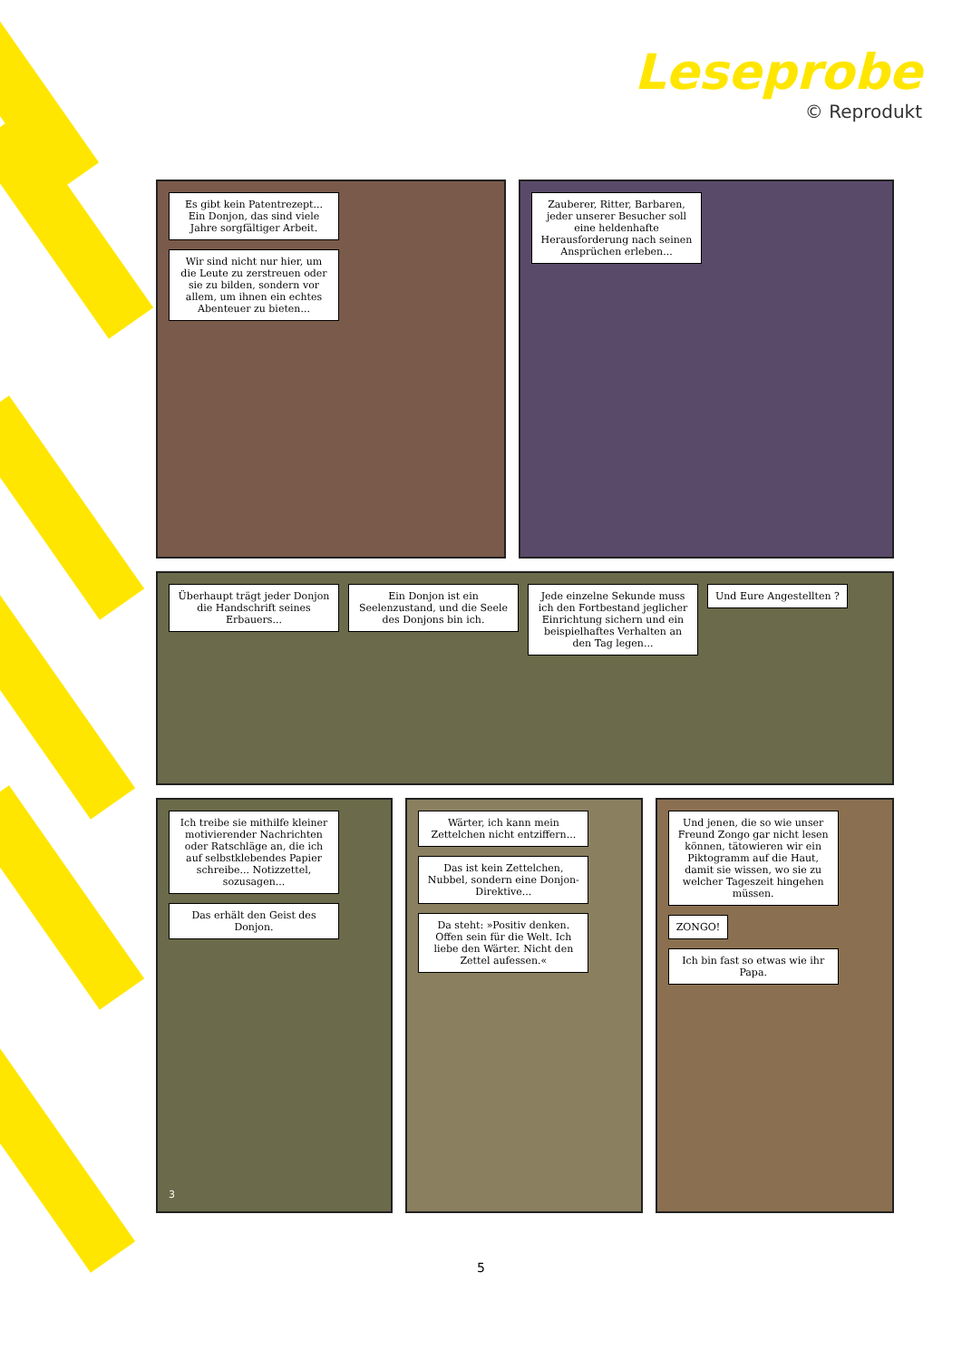Leseprobe
© Reprodukt
Es gibt kein Patentrezept... Ein Donjon, das sind viele Jahre sorgfältiger Arbeit.
Wir sind nicht nur hier, um die Leute zu zerstreuen oder sie zu bilden, sondern vor allem, um ihnen ein echtes Abenteuer zu bieten...
Zauberer, Ritter, Barbaren, jeder unserer Besucher soll eine heldenhafte Herausforderung nach seinen Ansprüchen erleben...
Überhaupt trägt jeder Donjon die Handschrift seines Erbauers...
Ein Donjon ist ein Seelenzustand, und die Seele des Donjons bin ich.
Jede einzelne Sekunde muss ich den Fortbestand jeglicher Einrichtung sichern und ein beispielhaftes Verhalten an den Tag legen...
Und Eure Angestellten ?
Ich treibe sie mithilfe kleiner motivierender Nachrichten oder Ratschläge an, die ich auf selbstklebendes Papier schreibe... Notizzettel, sozusagen...
Das erhält den Geist des Donjon.
3
Wärter, ich kann mein Zettelchen nicht entziffern...
Das ist kein Zettelchen, Nubbel, sondern eine Donjon-Direktive...
Da steht: »Positiv denken. Offen sein für die Welt. Ich liebe den Wärter. Nicht den Zettel aufessen.«
Und jenen, die so wie unser Freund Zongo gar nicht lesen können, tätowieren wir ein Piktogramm auf die Haut, damit sie wissen, wo sie zu welcher Tageszeit hingehen müssen.
ZONGO!
Ich bin fast so etwas wie ihr Papa.
5